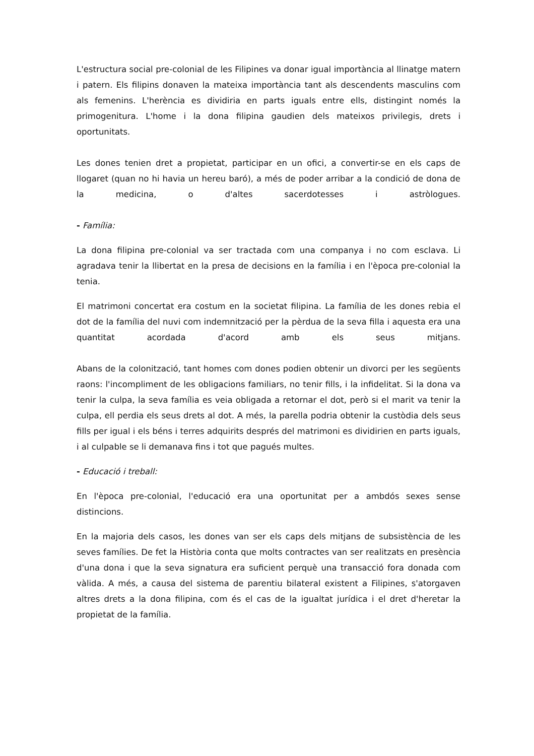L'estructura social pre-colonial de les Filipines va donar igual importància al llinatge matern i patern. Els filipins donaven la mateixa importància tant als descendents masculins com als femenins. L'herència es dividiria en parts iguals entre ells, distingint només la primogenitura. L'home i la dona filipina gaudien dels mateixos privilegis, drets i oportunitats.
Les dones tenien dret a propietat, participar en un ofici, a convertir-se en els caps de llogaret (quan no hi havia un hereu baró), a més de poder arribar a la condició de dona de la medicina, o d'altes sacerdotesses i astròlogues.
- Família:
La dona filipina pre-colonial va ser tractada com una companya i no com esclava. Li agradava tenir la llibertat en la presa de decisions en la família i en l'època pre-colonial la tenia.
El matrimoni concertat era costum en la societat filipina. La família de les dones rebia el dot de la família del nuvi com indemnització per la pèrdua de la seva filla i aquesta era una quantitat acordada d'acord amb els seus mitjans.
Abans de la colonització, tant homes com dones podien obtenir un divorci per les següents raons: l'incompliment de les obligacions familiars, no tenir fills, i la infidelitat. Si la dona va tenir la culpa, la seva família es veia obligada a retornar el dot, però si el marit va tenir la culpa, ell perdia els seus drets al dot. A més, la parella podria obtenir la custòdia dels seus fills per igual i els béns i terres adquirits després del matrimoni es dividirien en parts iguals, i al culpable se li demanava fins i tot que pagués multes.
- Educació i treball:
En l'època pre-colonial, l'educació era una oportunitat per a ambdós sexes sense distincions.
En la majoria dels casos, les dones van ser els caps dels mitjans de subsistència de les seves famílies. De fet la Història conta que molts contractes van ser realitzats en presència d'una dona i que la seva signatura era suficient perquè una transacció fora donada com vàlida. A més, a causa del sistema de parentiu bilateral existent a Filipines, s'atorgaven altres drets a la dona filipina, com és el cas de la igualtat jurídica i el dret d'heretar la propietat de la família.